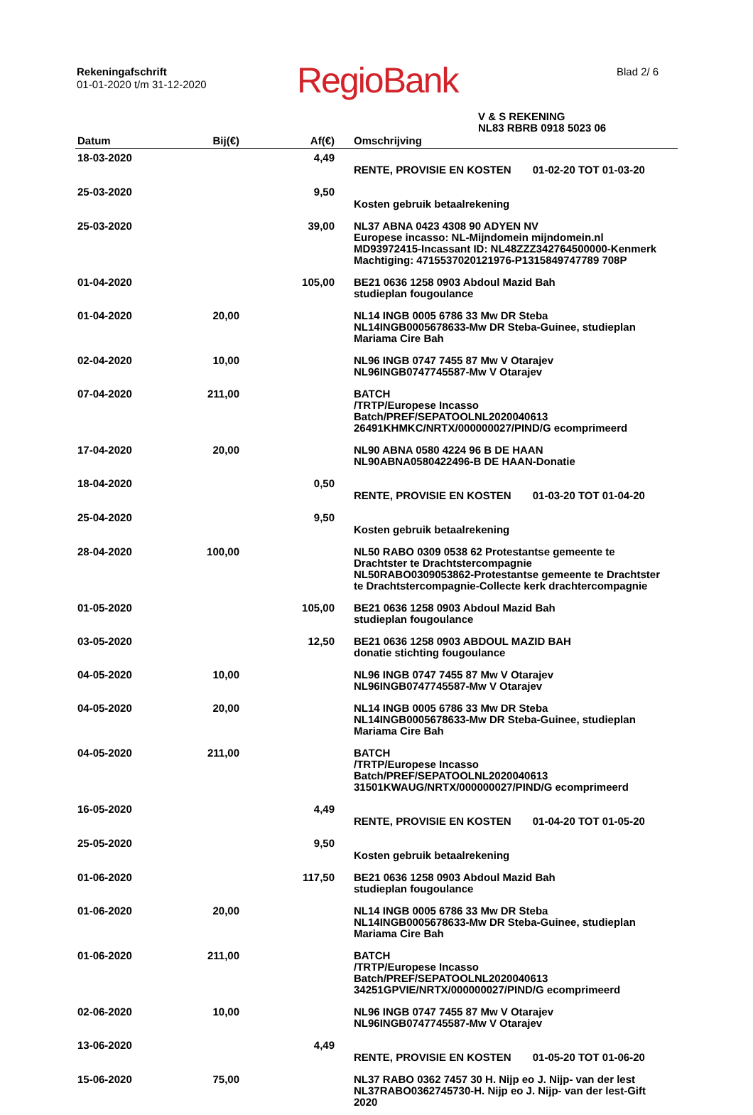Rekeningafschrift
01-01-2020 t/m 31-12-2020
RegioBank
Blad 2/ 6
V & S REKENING
NL83 RBRB 0918 5023 06
| Datum | Bij(€) | Af(€) | Omschrijving |
| --- | --- | --- | --- |
| 18-03-2020 | | 4,49 | RENTE, PROVISIE EN KOSTEN 01-02-20 TOT 01-03-20 |
| 25-03-2020 | | 9,50 | Kosten gebruik betaalrekening |
| 25-03-2020 | | 39,00 | NL37 ABNA 0423 4308 90 ADYEN NV Europese incasso: NL-Mijndomein mijndomein.nl MD93972415-Incassant ID: NL48ZZZ342764500000-Kenmerk Machtiging: 4715537020121976-P1315849747789 708P |
| 01-04-2020 | | 105,00 | BE21 0636 1258 0903 Abdoul Mazid Bah studieplan fougoulance |
| 01-04-2020 | 20,00 | | NL14 INGB 0005 6786 33 Mw DR Steba NL14INGB0005678633-Mw DR Steba-Guinee, studieplan Mariama Cire Bah |
| 02-04-2020 | 10,00 | | NL96 INGB 0747 7455 87 Mw V Otarajev NL96INGB0747745587-Mw V Otarajev |
| 07-04-2020 | 211,00 | | BATCH /TRTP/Europese Incasso Batch/PREF/SEPATOOLNL2020040613 26491KHMKC/NRTX/000000027/PIND/G ecomprimeerd |
| 17-04-2020 | 20,00 | | NL90 ABNA 0580 4224 96 B DE HAAN NL90ABNA0580422496-B DE HAAN-Donatie |
| 18-04-2020 | | 0,50 | RENTE, PROVISIE EN KOSTEN 01-03-20 TOT 01-04-20 |
| 25-04-2020 | | 9,50 | Kosten gebruik betaalrekening |
| 28-04-2020 | 100,00 | | NL50 RABO 0309 0538 62 Protestantse gemeente te Drachtster te Drachtstercompagnie NL50RABO0309053862-Protestantse gemeente te Drachtster te Drachtstercompagnie-Collecte kerk drachtercompagnie |
| 01-05-2020 | | 105,00 | BE21 0636 1258 0903 Abdoul Mazid Bah studieplan fougoulance |
| 03-05-2020 | | 12,50 | BE21 0636 1258 0903 ABDOUL MAZID BAH donatie stichting fougoulance |
| 04-05-2020 | 10,00 | | NL96 INGB 0747 7455 87 Mw V Otarajev NL96INGB0747745587-Mw V Otarajev |
| 04-05-2020 | 20,00 | | NL14 INGB 0005 6786 33 Mw DR Steba NL14INGB0005678633-Mw DR Steba-Guinee, studieplan Mariama Cire Bah |
| 04-05-2020 | 211,00 | | BATCH /TRTP/Europese Incasso Batch/PREF/SEPATOOLNL2020040613 31501KWAUG/NRTX/000000027/PIND/G ecomprimeerd |
| 16-05-2020 | | 4,49 | RENTE, PROVISIE EN KOSTEN 01-04-20 TOT 01-05-20 |
| 25-05-2020 | | 9,50 | Kosten gebruik betaalrekening |
| 01-06-2020 | | 117,50 | BE21 0636 1258 0903 Abdoul Mazid Bah studieplan fougoulance |
| 01-06-2020 | 20,00 | | NL14 INGB 0005 6786 33 Mw DR Steba NL14INGB0005678633-Mw DR Steba-Guinee, studieplan Mariama Cire Bah |
| 01-06-2020 | 211,00 | | BATCH /TRTP/Europese Incasso Batch/PREF/SEPATOOLNL2020040613 34251GPVIE/NRTX/000000027/PIND/G ecomprimeerd |
| 02-06-2020 | 10,00 | | NL96 INGB 0747 7455 87 Mw V Otarajev NL96INGB0747745587-Mw V Otarajev |
| 13-06-2020 | | 4,49 | RENTE, PROVISIE EN KOSTEN 01-05-20 TOT 01-06-20 |
| 15-06-2020 | 75,00 | | NL37 RABO 0362 7457 30 H. Nijp eo J. Nijp- van der lest NL37RABO0362745730-H. Nijp eo J. Nijp- van der lest-Gift 2020 |